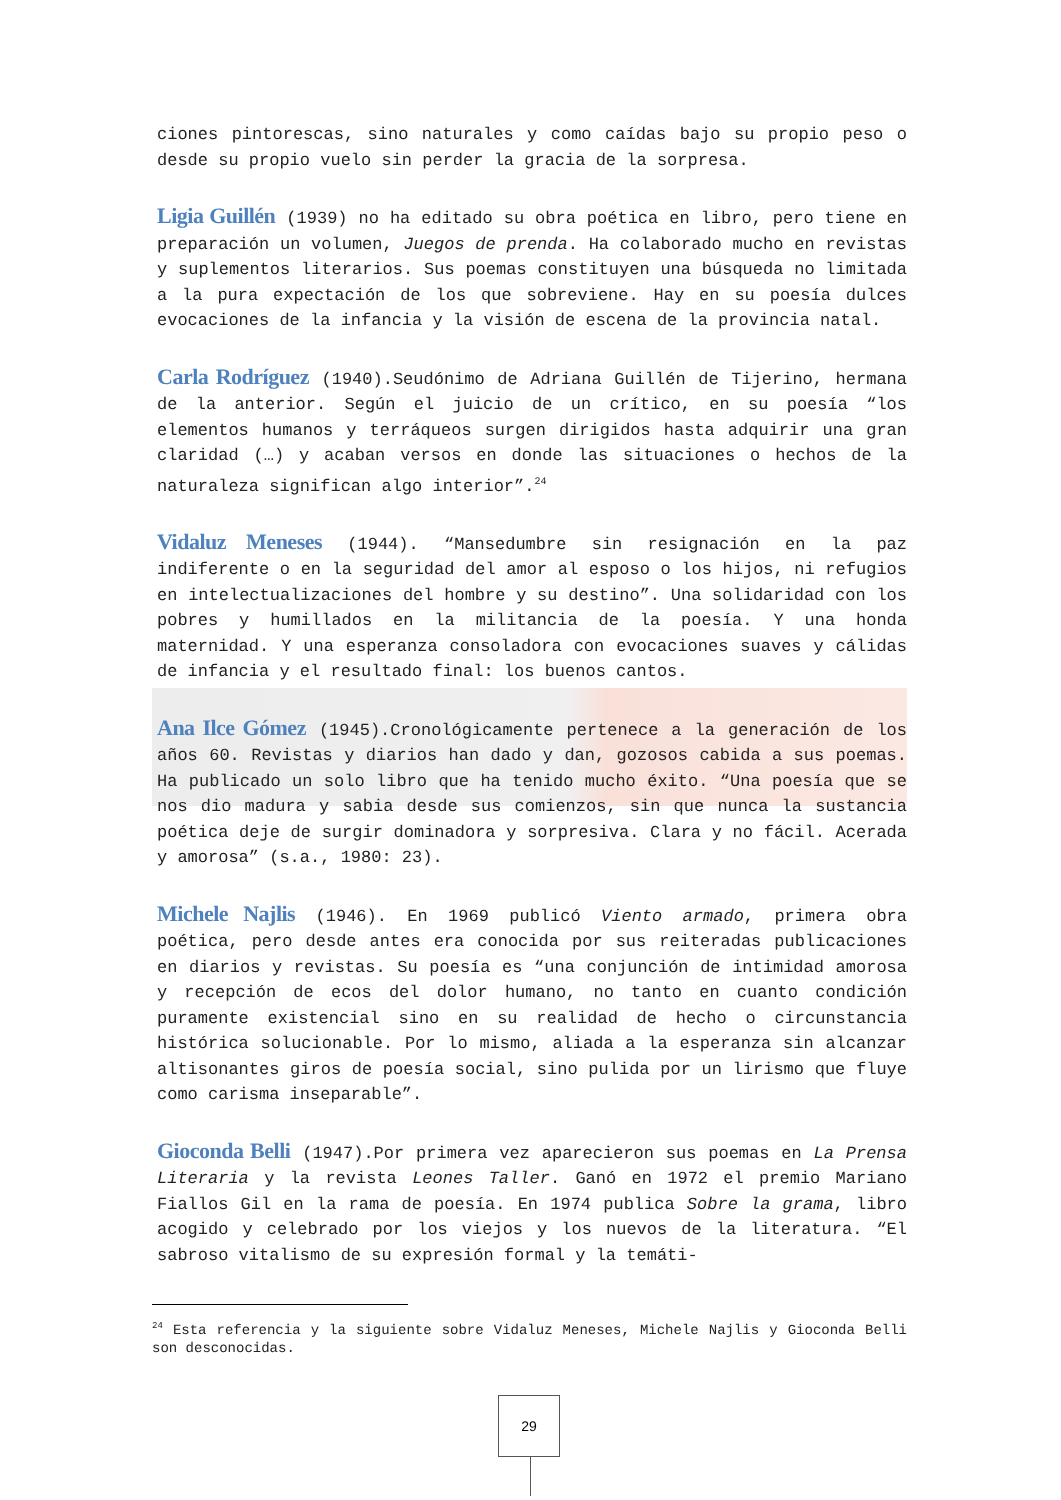ciones pintorescas, sino naturales y como caídas bajo su propio peso o desde su propio vuelo sin perder la gracia de la sorpresa.
Ligia Guillén (1939) no ha editado su obra poética en libro, pero tiene en preparación un volumen, Juegos de prenda. Ha colaborado mucho en revistas y suplementos literarios. Sus poemas constituyen una búsqueda no limitada a la pura expectación de los que sobreviene. Hay en su poesía dulces evocaciones de la infancia y la visión de escena de la provincia natal.
Carla Rodríguez (1940).Seudónimo de Adriana Guillén de Tijerino, hermana de la anterior. Según el juicio de un crítico, en su poesía “los elementos humanos y terráqueos surgen dirigidos hasta adquirir una gran claridad (…) y acaban versos en donde las situaciones o hechos de la naturaleza significan algo interior”.<sup>24</sup>
Vidaluz Meneses (1944). “Mansedumbre sin resignación en la paz indiferente o en la seguridad del amor al esposo o los hijos, ni refugios en intelectualizaciones del hombre y su destino”. Una solidaridad con los pobres y humillados en la militancia de la poesía. Y una honda maternidad. Y una esperanza consoladora con evocaciones suaves y cálidas de infancia y el resultado final: los buenos cantos.
Ana Ilce Gómez (1945).Cronológicamente pertenece a la generación de los años 60. Revistas y diarios han dado y dan, gozosos cabida a sus poemas. Ha publicado un solo libro que ha tenido mucho éxito. “Una poesía que se nos dio madura y sabia desde sus comienzos, sin que nunca la sustancia poética deje de surgir dominadora y sorpresiva. Clara y no fácil. Acerada y amorosa” (s.a., 1980: 23).
Michele Najlis (1946). En 1969 publicó Viento armado, primera obra poética, pero desde antes era conocida por sus reiteradas publicaciones en diarios y revistas. Su poesía es “una conjunción de intimidad amorosa y recepción de ecos del dolor humano, no tanto en cuanto condición puramente existencial sino en su realidad de hecho o circunstancia histórica solucionable. Por lo mismo, aliada a la esperanza sin alcanzar altisonantes giros de poesía social, sino pulida por un lirismo que fluye como carisma inseparable”.
Gioconda Belli (1947).Por primera vez aparecieron sus poemas en La Prensa Literaria y la revista Leones Taller. Ganó en 1972 el premio Mariano Fiallos Gil en la rama de poesía. En 1974 publica Sobre la grama, libro acogido y celebrado por los viejos y los nuevos de la literatura. “El sabroso vitalismo de su expresión formal y la temáti-
<sup>24</sup> Esta referencia y la siguiente sobre Vidaluz Meneses, Michele Najlis y Gioconda Belli son desconocidas.
29